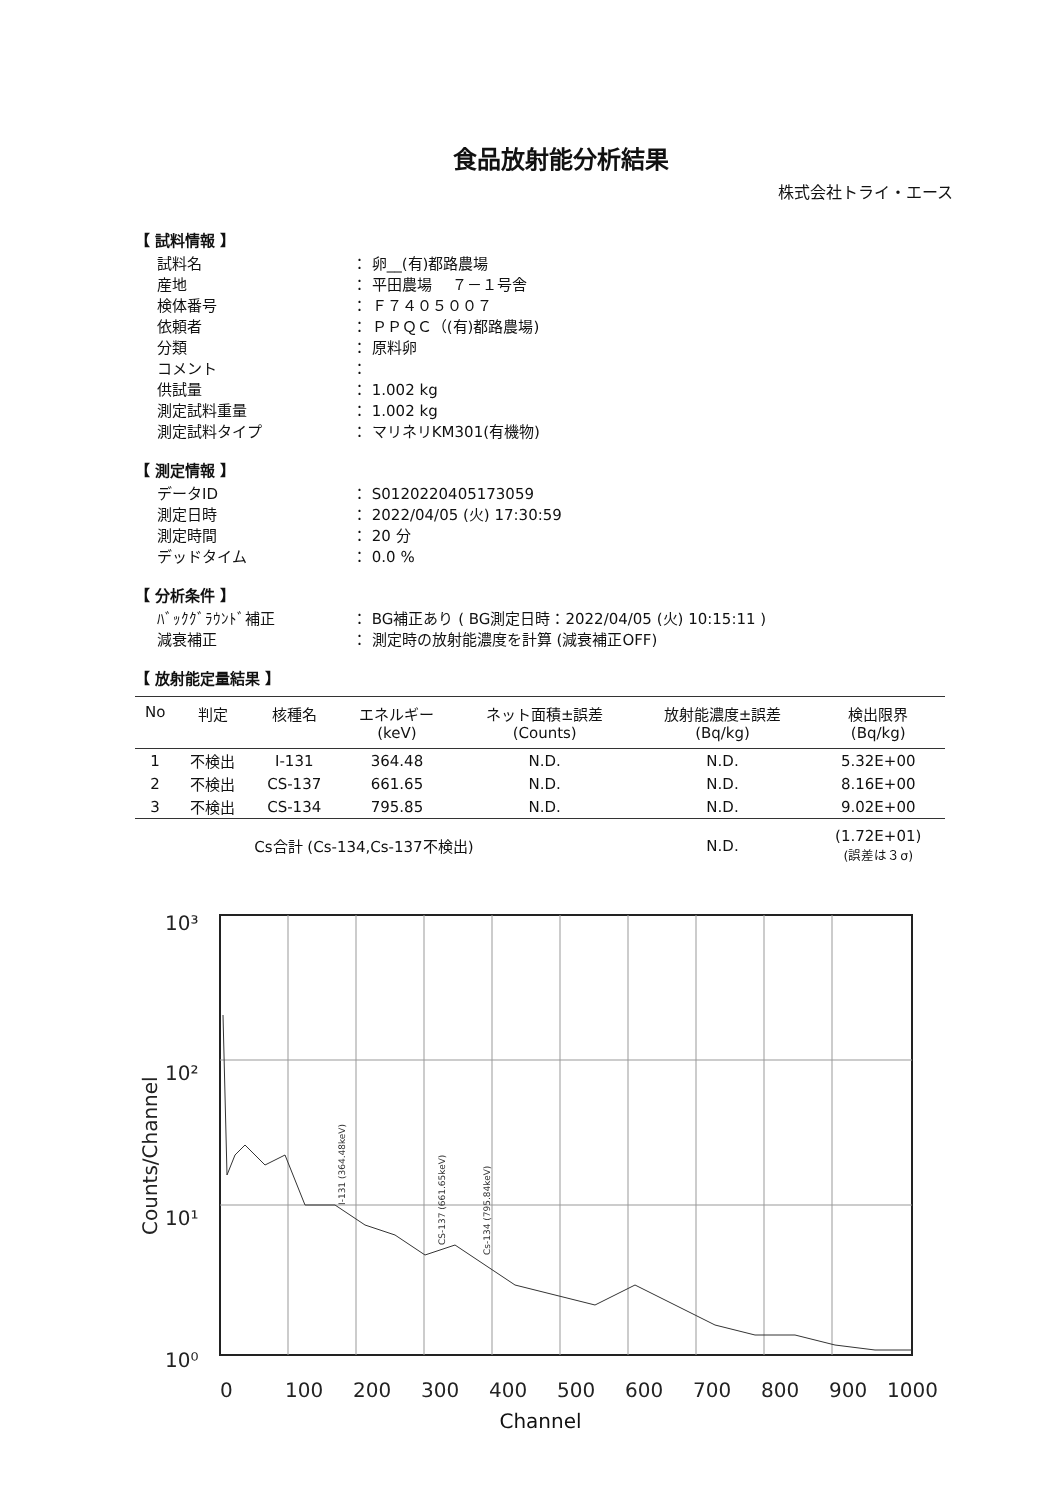食品放射能分析結果
株式会社トライ・エース
【 試料情報 】
| 試料名 | ： 卵__(有)都路農場 |
| 産地 | ： 平田農場 ７－１号舎 |
| 検体番号 | ： Ｆ７４０５００７ |
| 依頼者 | ： ＰＰＱＣ（(有)都路農場) |
| 分類 | ： 原料卵 |
| コメント | ： |
| 供試量 | ： 1.002 kg |
| 測定試料重量 | ： 1.002 kg |
| 測定試料タイプ | ： マリネリKM301(有機物) |
【 測定情報 】
| データID | ： S0120220405173059 |
| 測定日時 | ： 2022/04/05 (火) 17:30:59 |
| 測定時間 | ： 20 分 |
| デッドタイム | ： 0.0 % |
【 分析条件 】
| ﾊﾞｯｸｸﾞﾗｳﾝﾄﾞ補正 | ： BG補正あり ( BG測定日時：2022/04/05 (火) 10:15:11 ) |
| 減衰補正 | ： 測定時の放射能濃度を計算 (減衰補正OFF) |
【 放射能定量結果 】
| No | 判定 | 核種名 | エネルギー (keV) | ネット面積±誤差 (Counts) | 放射能濃度±誤差 (Bq/kg) | 検出限界 (Bq/kg) |
| --- | --- | --- | --- | --- | --- | --- |
| 1 | 不検出 | I-131 | 364.48 | N.D. | N.D. | 5.32E+00 |
| 2 | 不検出 | CS-137 | 661.65 | N.D. | N.D. | 8.16E+00 |
| 3 | 不検出 | CS-134 | 795.85 | N.D. | N.D. | 9.02E+00 |
| | | Cs合計 (Cs-134,Cs-137不検出) | | | N.D. | (1.72E+01) (誤差は３σ) |
10³
10²
10¹
10⁰
Counts/Channel
0
100
200
300
400
500
600
700
800
900
1000
Channel
I-131 (364.48keV)
CS-137 (661.65keV)
Cs-134 (795.84keV)
Channel